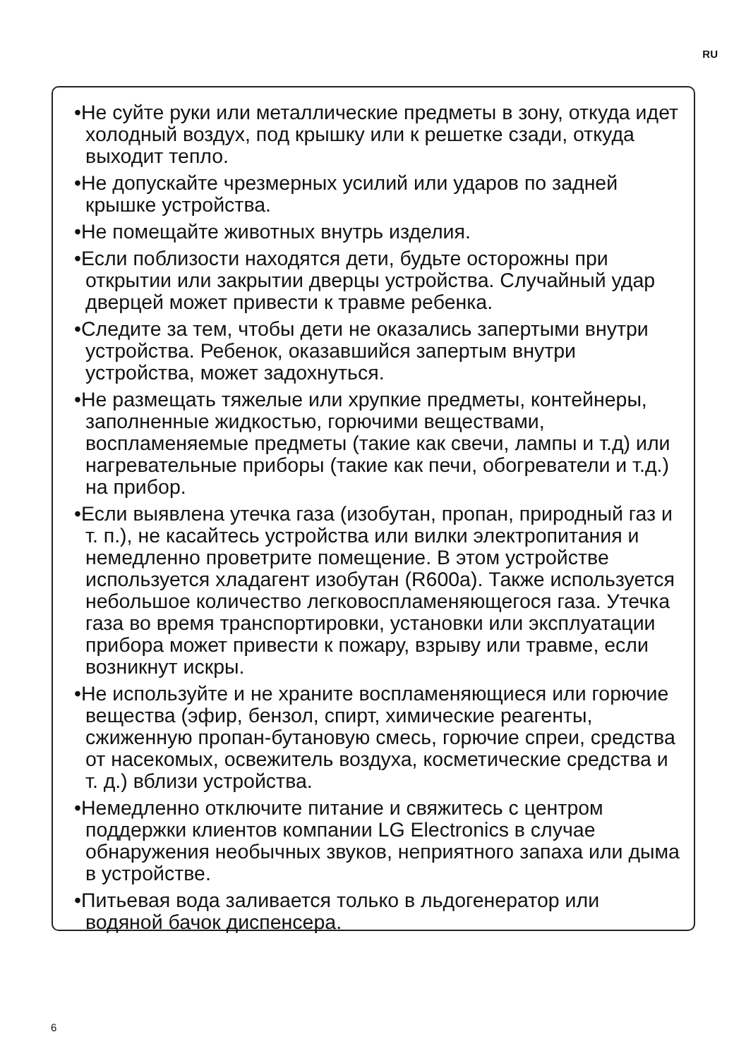RU
•Не суйте руки или металлические предметы в зону, откуда идет холодный воздух, под крышку или к решетке сзади, откуда выходит тепло.
•Не допускайте чрезмерных усилий или ударов по задней крышке устройства.
•Не помещайте животных внутрь изделия.
•Если поблизости находятся дети, будьте осторожны при открытии или закрытии дверцы устройства. Случайный удар дверцей может привести к травме ребенка.
•Следите за тем, чтобы дети не оказались запертыми внутри устройства. Ребенок, оказавшийся запертым внутри устройства, может задохнуться.
•Не размещать тяжелые или хрупкие предметы, контейнеры, заполненные жидкостью, горючими веществами, воспламеняемые предметы (такие как свечи, лампы и т.д) или нагревательные приборы (такие как печи, обогреватели и т.д.) на прибор.
•Если выявлена утечка газа (изобутан, пропан, природный газ и т. п.), не касайтесь устройства или вилки электропитания и немедленно проветрите помещение. В этом устройстве используется хладагент изобутан (R600a). Также используется небольшое количество легковоспламеняющегося газа. Утечка газа во время транспортировки, установки или эксплуатации прибора может привести к пожару, взрыву или травме, если возникнут искры.
•Не используйте и не храните воспламеняющиеся или горючие вещества (эфир, бензол, спирт, химические реагенты, сжиженную пропан-бутановую смесь, горючие спреи, средства от насекомых, освежитель воздуха, косметические средства и т. д.) вблизи устройства.
•Немедленно отключите питание и свяжитесь с центром поддержки клиентов компании LG Electronics в случае обнаружения необычных звуков, неприятного запаха или дыма в устройстве.
•Питьевая вода заливается только в льдогенератор или водяной бачок диспенсера.
6